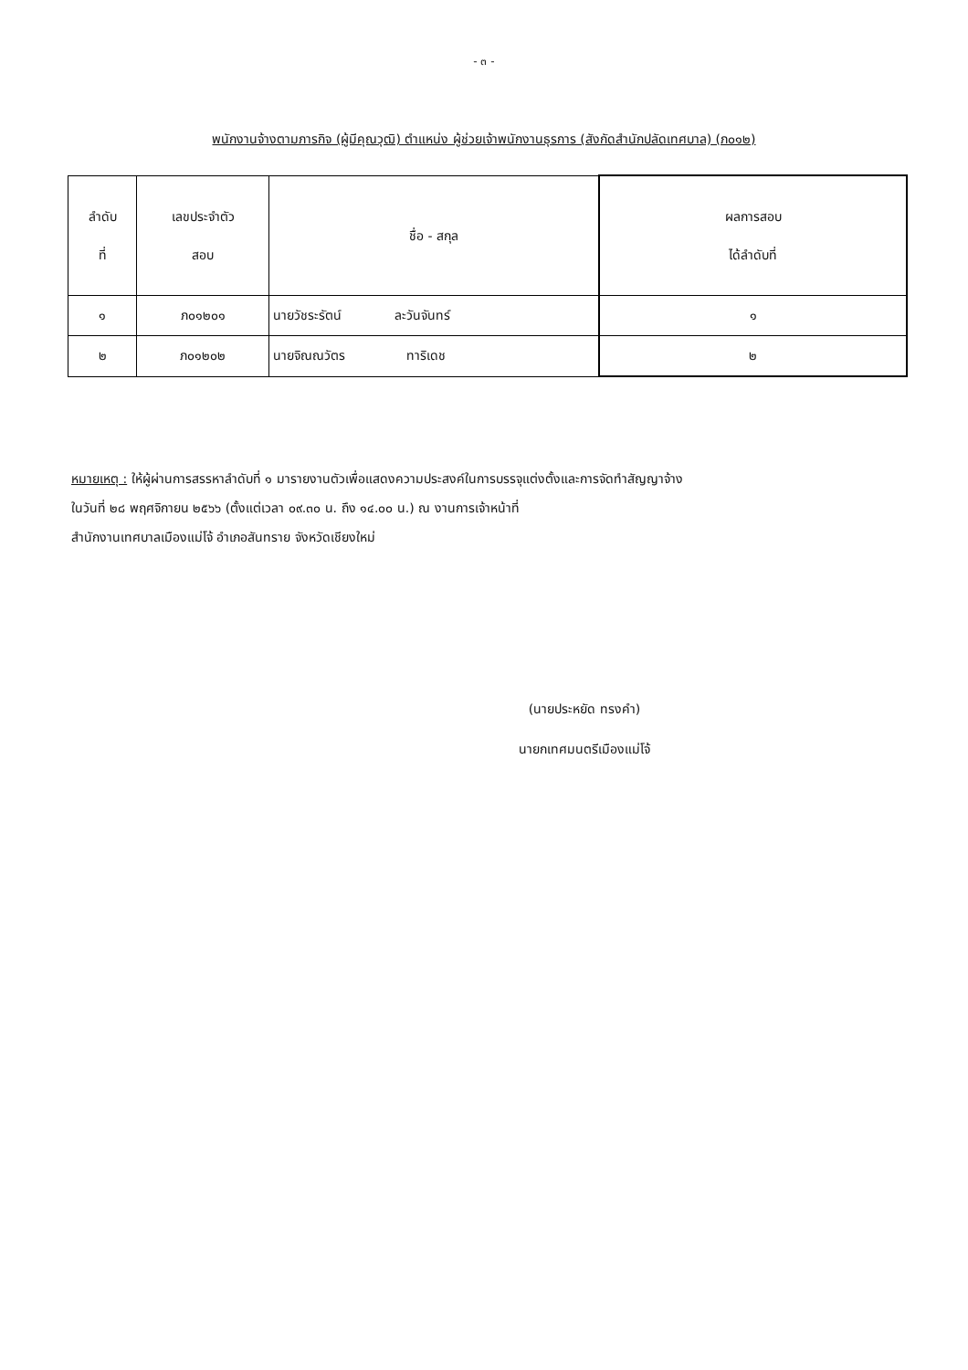- ๓ -
พนักงานจ้างตามภารกิจ (ผู้มีคุณวุฒิ) ตำแหน่ง ผู้ช่วยเจ้าพนักงานธุรการ (สังกัดสำนักปลัดเทศบาล) (ภ๐๑๒)
| ลำดับ ที่ | เลขประจำตัว สอบ | ชื่อ - สกุล | ผลการสอบ ได้ลำดับที่ |
| --- | --- | --- | --- |
| ๑ | ภ๐๑๒๐๑ | นายวัชระรัตน์ ละวันจันทร์ | ๑ |
| ๒ | ภ๐๑๒๐๒ | นายจิณณวัตร ทาริเดช | ๒ |
หมายเหตุ : ให้ผู้ผ่านการสรรหาลำดับที่ ๑ มารายงานตัวเพื่อแสดงความประสงค์ในการบรรจุแต่งตั้งและการจัดทำสัญญาจ้าง
ในวันที่ ๒๘ พฤศจิกายน ๒๕๖๖ (ตั้งแต่เวลา ๐๙.๓๐ น. ถึง ๑๔.๐๐ น.) ณ งานการเจ้าหน้าที่
สำนักงานเทศบาลเมืองแม่โจ้ อำเภอสันทราย จังหวัดเชียงใหม่
(นายประหยัด ทรงคำ)
นายกเทศมนตรีเมืองแม่โจ้